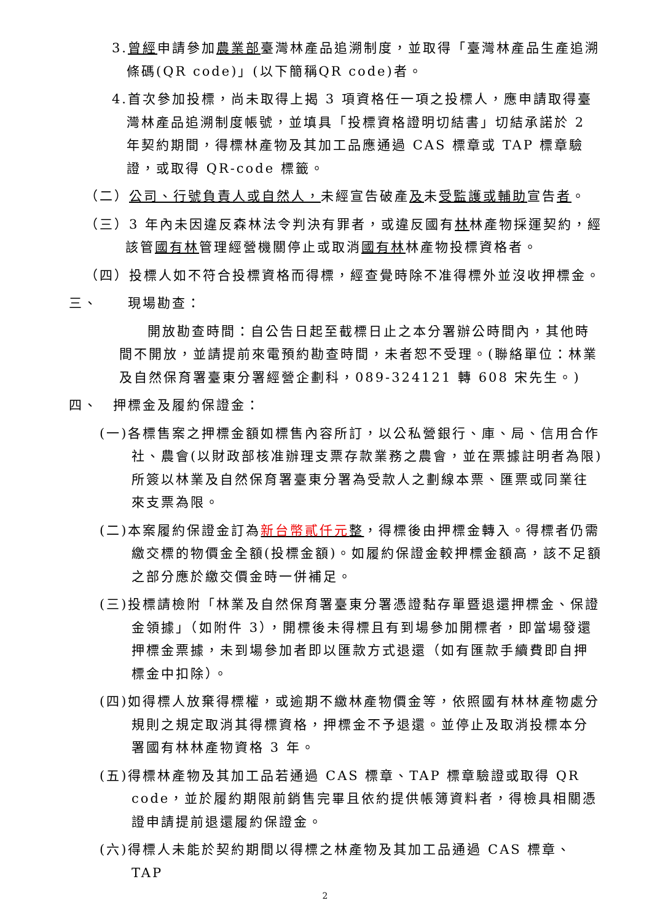3.曾經申請參加農業部臺灣林產品追溯制度，並取得「臺灣林產品生產追溯條碼(QR code)」(以下簡稱QR code)者。
4.首次參加投標，尚未取得上揭 3 項資格任一項之投標人，應申請取得臺灣林產品追溯制度帳號，並填具「投標資格證明切結書」切結承諾於 2 年契約期間，得標林產物及其加工品應通過 CAS 標章或 TAP 標章驗證，或取得 QR-code 標籤。
（二）公司、行號負責人或自然人，未經宣告破產及未受監護或輔助宣告者。
（三）3 年內未因違反森林法令判決有罪者，或違反國有林林產物採運契約，經該管國有林管理經營機關停止或取消國有林林產物投標資格者。
（四）投標人如不符合投標資格而得標，經查覺時除不准得標外並沒收押標金。
三、　　現場勘查：
開放勘查時間：自公告日起至截標日止之本分署辦公時間內，其他時間不開放，並請提前來電預約勘查時間，未者恕不受理。(聯絡單位：林業及自然保育署臺東分署經營企劃科，089-324121 轉 608 宋先生。)
四、　押標金及履約保證金：
(一)各標售案之押標金額如標售內容所訂，以公私營銀行、庫、局、信用合作社、農會(以財政部核准辦理支票存款業務之農會，並在票據註明者為限)所簽以林業及自然保育署臺東分署為受款人之劃線本票、匯票或同業往來支票為限。
(二)本案履約保證金訂為新台幣貳仟元整，得標後由押標金轉入。得標者仍需繳交標的物價金全額(投標金額)。如履約保證金較押標金額高，該不足額之部分應於繳交價金時一併補足。
(三)投標請檢附「林業及自然保育署臺東分署憑證黏存單暨退還押標金、保證金領據」（如附件 3），開標後未得標且有到場參加開標者，即當場發還押標金票據，未到場參加者即以匯款方式退還（如有匯款手續費即自押標金中扣除）。
(四)如得標人放棄得標權，或逾期不繳林產物價金等，依照國有林林產物處分規則之規定取消其得標資格，押標金不予退還。並停止及取消投標本分署國有林林產物資格 3 年。
(五)得標林產物及其加工品若通過 CAS 標章、TAP 標章驗證或取得 QR code，並於履約期限前銷售完畢且依約提供帳簿資料者，得檢具相關憑證申請提前退還履約保證金。
(六)得標人未能於契約期間以得標之林產物及其加工品通過 CAS 標章、TAP
2